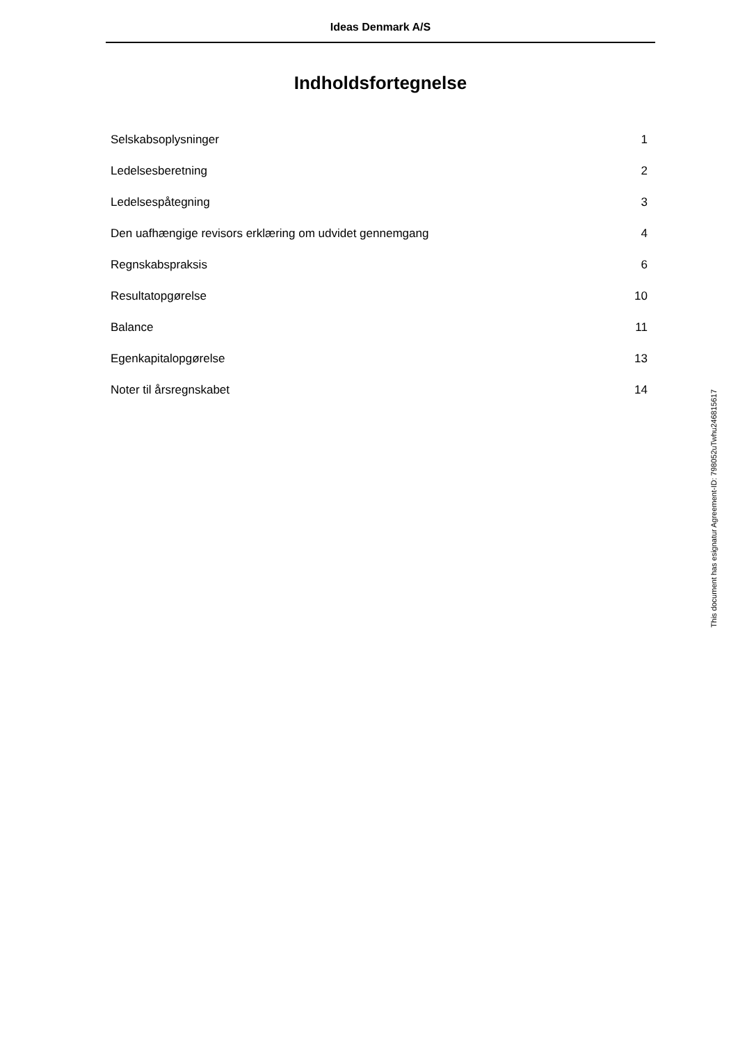Ideas Denmark A/S
Indholdsfortegnelse
| Selskabsoplysninger | 1 |
| Ledelsesberetning | 2 |
| Ledelsespåtegning | 3 |
| Den uafhængige revisors erklæring om udvidet gennemgang | 4 |
| Regnskabspraksis | 6 |
| Resultatopgørelse | 10 |
| Balance | 11 |
| Egenkapitalopgørelse | 13 |
| Noter til årsregnskabet | 14 |
This document has esignatur Agreement-ID: 798052uTwhu24681561­7